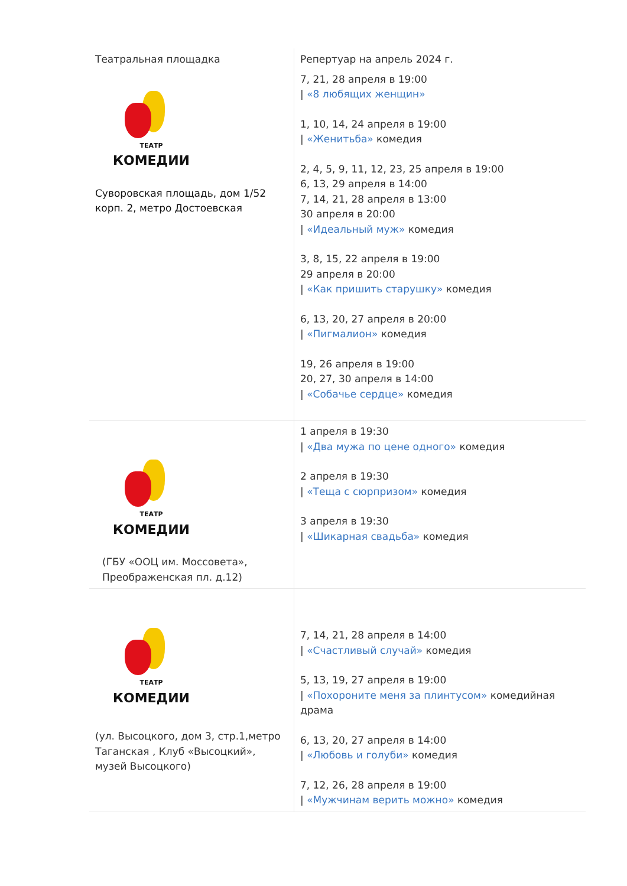| Театральная площадка ТЕАТР КОМЕДИИ Суворовская площадь, дом 1/52 корп. 2, метро Достоевская | Репертуар на апрель 2024 г. 7, 21, 28 апреля в 19:00 / «8 любящих женщин» 1, 10, 14, 24 апреля в 19:00 / «Женитьба» комедия 2, 4, 5, 9, 11, 12, 23, 25 апреля в 19:00 6, 13, 29 апреля в 14:00 7, 14, 21, 28 апреля в 13:00 30 апреля в 20:00 / «Идеальный муж» комедия 3, 8, 15, 22 апреля в 19:00 29 апреля в 20:00 / «Как пришить старушку» комедия 6, 13, 20, 27 апреля в 20:00 / «Пигмалион» комедия 19, 26 апреля в 19:00 20, 27, 30 апреля в 14:00 / «Собачье сердце» комедия |
| ТЕАТР КОМЕДИИ (ГБУ «ООЦ им. Моссовета», Преображенская пл. д.12) | 1 апреля в 19:30 / «Два мужа по цене одного» комедия 2 апреля в 19:30 / «Теща с сюрпризом» комедия 3 апреля в 19:30 / «Шикарная свадьба» комедия |
| ТЕАТР КОМЕДИИ (ул. Высоцкого, дом 3, стр.1,метро Таганская , Клуб «Высоцкий», музей Высоцкого) | 7, 14, 21, 28 апреля в 14:00 / «Счастливый случай» комедия 5, 13, 19, 27 апреля в 19:00 / «Похороните меня за плинтусом» комедийная драма 6, 13, 20, 27 апреля в 14:00 / «Любовь и голуби» комедия 7, 12, 26, 28 апреля в 19:00 / «Мужчинам верить можно» комедия |